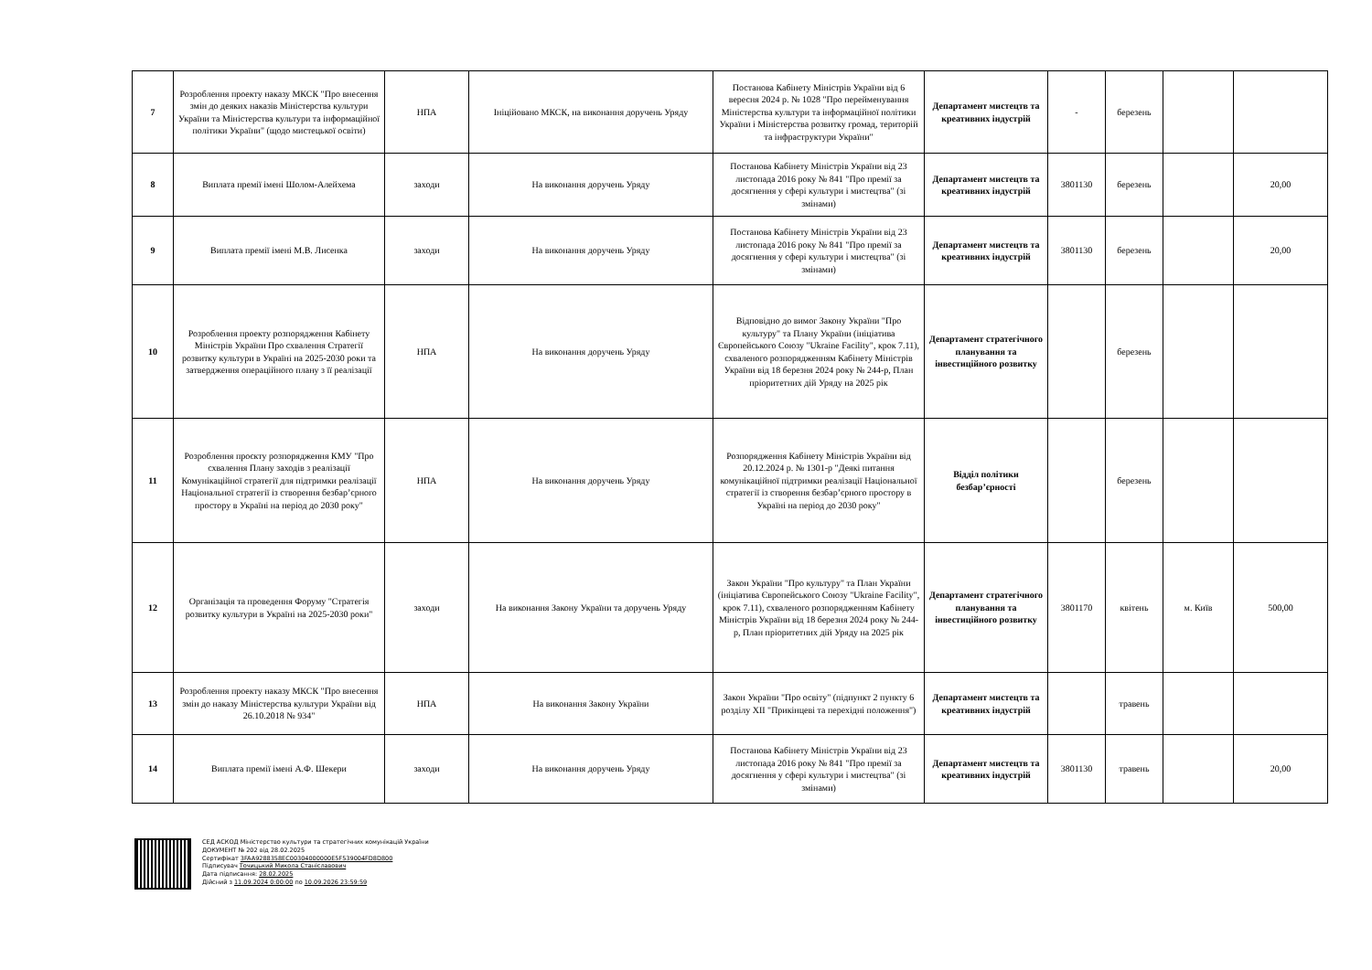| 7 | Розроблення проекту наказу МКСК "Про внесення змін до деяких наказів Міністерства культури України та Міністерства культури та інформаційної політики України" (щодо мистецької освіти) | НПА | Ініційовано МКСК, на виконання доручень Уряду | Постанова Кабінету Міністрів України від 6 вересня 2024 р. № 1028 "Про перейменування Міністерства культури та інформаційної політики України і Міністерства розвитку громад, територій та інфраструктури України" | Департамент мистецтв та креативних індустрій | - | березень | | |
| 8 | Виплата премії імені Шолом-Алейхема | заходи | На виконання доручень Уряду | Постанова Кабінету Міністрів України від 23 листопада 2016 року № 841 "Про премії за досягнення у сфері культури і мистецтва" (зі змінами) | Департамент мистецтв та креативних індустрій | 3801130 | березень | | 20,00 |
| 9 | Виплата премії імені М.В. Лисенка | заходи | На виконання доручень Уряду | Постанова Кабінету Міністрів України від 23 листопада 2016 року № 841 "Про премії за досягнення у сфері культури і мистецтва" (зі змінами) | Департамент мистецтв та креативних індустрій | 3801130 | березень | | 20,00 |
| 10 | Розроблення проекту розпорядження Кабінету Міністрів України Про схвалення Стратегії розвитку культури в Україні на 2025-2030 роки та затвердження операційного плану з її реалізації | НПА | На виконання доручень Уряду | Відповідно до вимог Закону України "Про культуру" та Плану України (ініціатива Європейського Союзу "Ukraine Facility", крок 7.11), схваленого розпорядженням Кабінету Міністрів України від 18 березня 2024 року № 244-р, План пріоритетних дій Уряду на 2025 рік | Департамент стратегічного планування та інвестиційного розвитку | | березень | | |
| 11 | Розроблення проєкту розпорядження КМУ "Про схвалення Плану заходів з реалізації Комунікаційної стратегії для підтримки реалізації Національної стратегії із створення безбар’єрного простору в Україні на період до 2030 року" | НПА | На виконання доручень Уряду | Розпорядження Кабінету Міністрів України від 20.12.2024 р. № 1301-р "Деякі питання комунікаційної підтримки реалізації Національної стратегії із створення безбар’єрного простору в Україні на період до 2030 року" | Відділ політики безбар’єрності | | березень | | |
| 12 | Організація та проведення Форуму "Стратегія розвитку культури в Україні на 2025-2030 роки" | заходи | На виконання Закону України та доручень Уряду | Закон України "Про культуру" та План України (ініціатива Європейського Союзу "Ukraine Facility", крок 7.11), схваленого розпорядженням Кабінету Міністрів України від 18 березня 2024 року № 244-р, План пріоритетних дій Уряду на 2025 рік | Департамент стратегічного планування та інвестиційного розвитку | 3801170 | квітень | м. Київ | 500,00 |
| 13 | Розроблення проекту наказу МКСК "Про внесення змін до наказу Міністерства культури України від 26.10.2018 № 934" | НПА | На виконання Закону України | Закон України "Про освіту" (підпункт 2 пункту 6 розділу XII "Прикінцеві та перехідні положення") | Департамент мистецтв та креативних індустрій | | травень | | |
| 14 | Виплата премії імені А.Ф. Шекери | заходи | На виконання доручень Уряду | Постанова Кабінету Міністрів України від 23 листопада 2016 року № 841 "Про премії за досягнення у сфері культури і мистецтва" (зі змінами) | Департамент мистецтв та креативних індустрій | 3801130 | травень | | 20,00 |
СЕД АСКОД Міністерство культури та стратегічних комунікацій України
ДОКУМЕНТ № 202 від 28.02.2025
Сертифікат 3FAA9288358EC00304000000E5F539004FD8D800
Підписувач Точицький Микола Станіславович
Дата підписання: 28.02.2025
Дійсний з 11.09.2024 0:00:00 по 10.09.2026 23:59:59